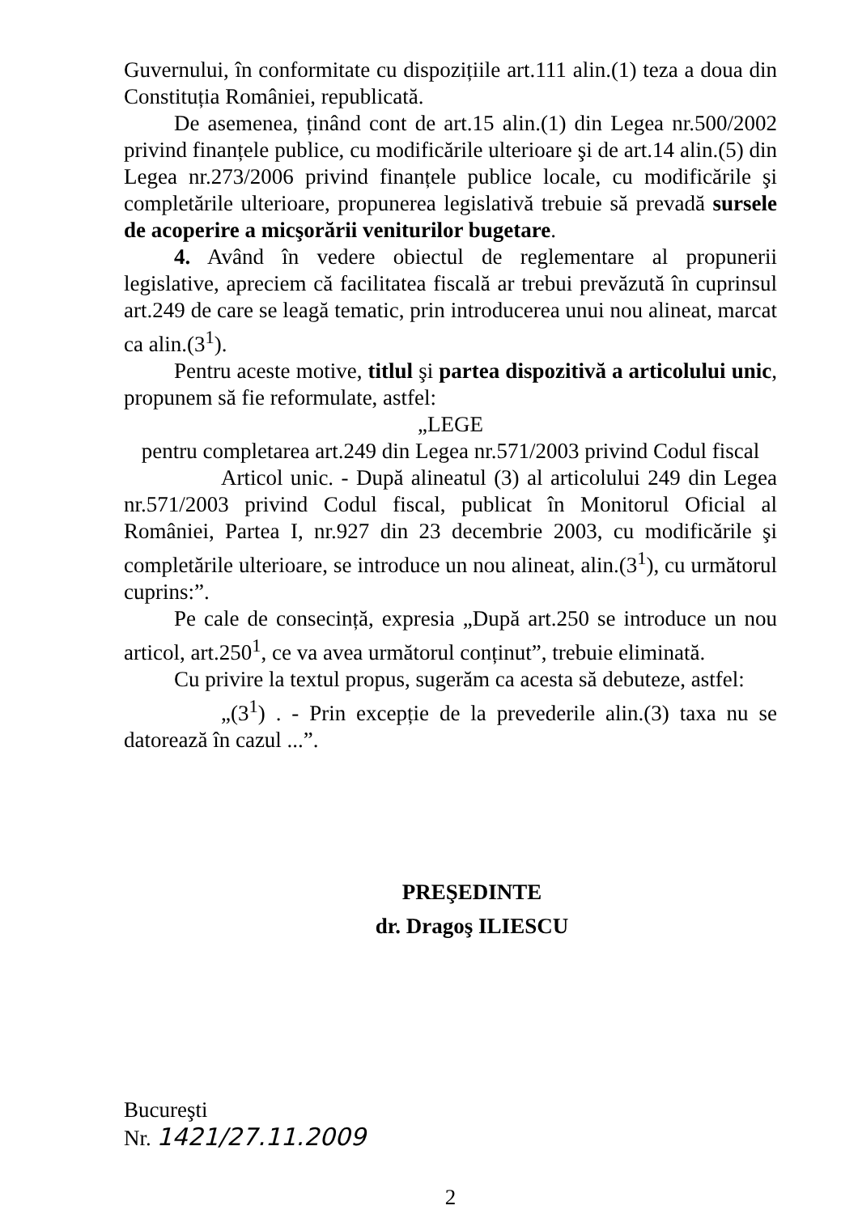Guvernului, în conformitate cu dispozițiile art.111 alin.(1) teza a doua din Constituția României, republicată.
De asemenea, ținând cont de art.15 alin.(1) din Legea nr.500/2002 privind finanțele publice, cu modificările ulterioare şi de art.14 alin.(5) din Legea nr.273/2006 privind finanțele publice locale, cu modificările şi completările ulterioare, propunerea legislativă trebuie să prevadă sursele de acoperire a micşorării veniturilor bugetare.
4. Având în vedere obiectul de reglementare al propunerii legislative, apreciem că facilitatea fiscală ar trebui prevăzută în cuprinsul art.249 de care se leagă tematic, prin introducerea unui nou alineat, marcat ca alin.(3<sup>1</sup>).
Pentru aceste motive, titlul şi partea dispozitivă a articolului unic, propunem să fie reformulate, astfel:
„LEGE
pentru completarea art.249 din Legea nr.571/2003 privind Codul fiscal
Articol unic. - După alineatul (3) al articolului 249 din Legea nr.571/2003 privind Codul fiscal, publicat în Monitorul Oficial al României, Partea I, nr.927 din 23 decembrie 2003, cu modificările şi completările ulterioare, se introduce un nou alineat, alin.(3<sup>1</sup>), cu următorul cuprins:”.
Pe cale de consecință, expresia „După art.250 se introduce un nou articol, art.250<sup>1</sup>, ce va avea următorul conținut”, trebuie eliminată.
Cu privire la textul propus, sugerăm ca acesta să debuteze, astfel:
„(3<sup>1</sup>) . - Prin excepție de la prevederile alin.(3) taxa nu se datorează în cazul ...”.
PREŞEDINTE
dr. Dragoş ILIESCU
Bucureşti
Nr. 1421/27.11.2009
2